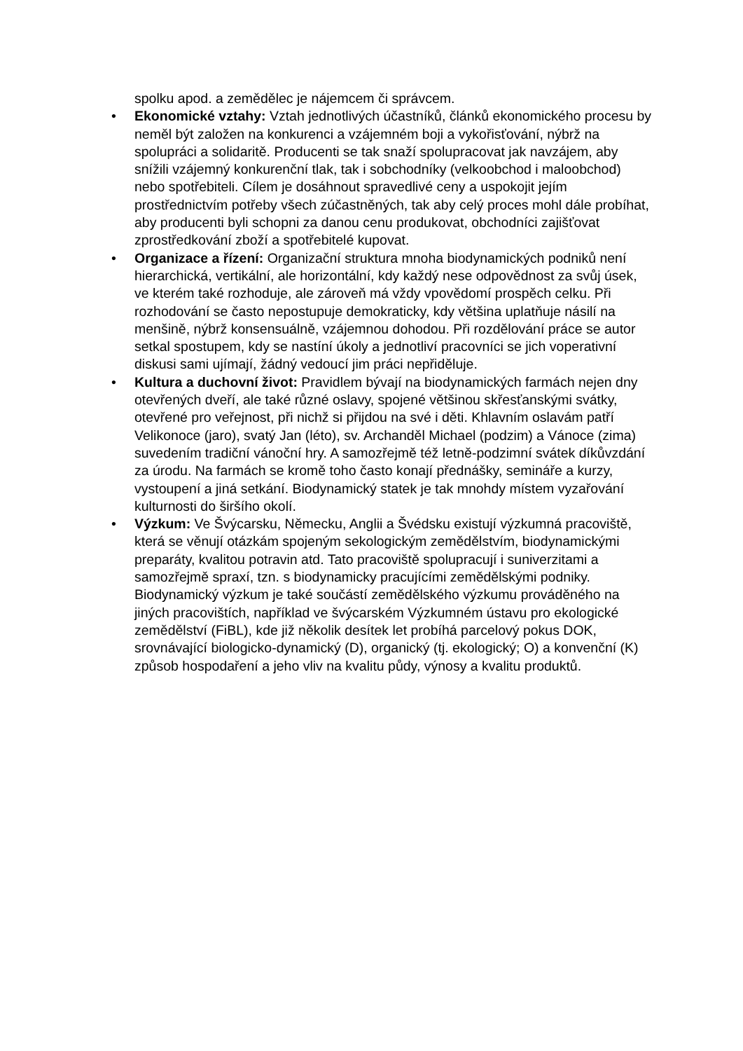spolku apod. a zemědělec je nájemcem či správcem.
• Ekonomické vztahy: Vztah jednotlivých účastníků, článků ekonomického procesu by neměl být založen na konkurenci a vzájemném boji a vykořisťování, nýbrž na spolupráci a solidaritě. Producenti se tak snaží spolupracovat jak navzájem, aby snížili vzájemný konkurenční tlak, tak i sobchodníky (velkoobchod i maloobchod) nebo spotřebiteli. Cílem je dosáhnout spravedlivé ceny a uspokojit jejím prostřednictvím potřeby všech zúčastněných, tak aby celý proces mohl dále probíhat, aby producenti byli schopni za danou cenu produkovat, obchodníci zajišťovat zprostředkování zboží a spotřebitelé kupovat.
• Organizace a řízení: Organizační struktura mnoha biodynamických podniků není hierarchická, vertikální, ale horizontální, kdy každý nese odpovědnost za svůj úsek, ve kterém také rozhoduje, ale zároveň má vždy vpovědomí prospěch celku. Při rozhodování se často nepostupuje demokraticky, kdy většina uplatňuje násilí na menšině, nýbrž konsensuálně, vzájemnou dohodou. Při rozdělování práce se autor setkal spostupem, kdy se nastíní úkoly a jednotliví pracovníci se jich voperativní diskusi sami ujímají, žádný vedoucí jim práci nepřiděluje.
• Kultura a duchovní život: Pravidlem bývají na biodynamických farmách nejen dny otevřených dveří, ale také různé oslavy, spojené většinou skřesťanskými svátky, otevřené pro veřejnost, při nichž si přijdou na své i děti. Khlavním oslavám patří Velikonoce (jaro), svatý Jan (léto), sv. Archanděl Michael (podzim) a Vánoce (zima) suvedením tradiční vánoční hry. A samozřejmě též letně-podzimní svátek díkůvzdání za úrodu. Na farmách se kromě toho často konají přednášky, semináře a kurzy, vystoupení a jiná setkání. Biodynamický statek je tak mnohdy místem vyzařování kulturnosti do širšího okolí.
• Výzkum: Ve Švýcarsku, Německu, Anglii a Švédsku existují výzkumná pracoviště, která se věnují otázkám spojeným sekologickým zemědělstvím, biodynamickými preparáty, kvalitou potravin atd. Tato pracoviště spolupracují i suniverzitami a samozřejmě spraxí, tzn. s biodynamicky pracujícími zemědělskými podniky. Biodynamický výzkum je také součástí zemědělského výzkumu prováděného na jiných pracovištích, například ve švýcarském Výzkumném ústavu pro ekologické zemědělství (FiBL), kde již několik desítek let probíhá parcelový pokus DOK, srovnávající biologicko-dynamický (D), organický (tj. ekologický; O) a konvenční (K) způsob hospodaření a jeho vliv na kvalitu půdy, výnosy a kvalitu produktů.